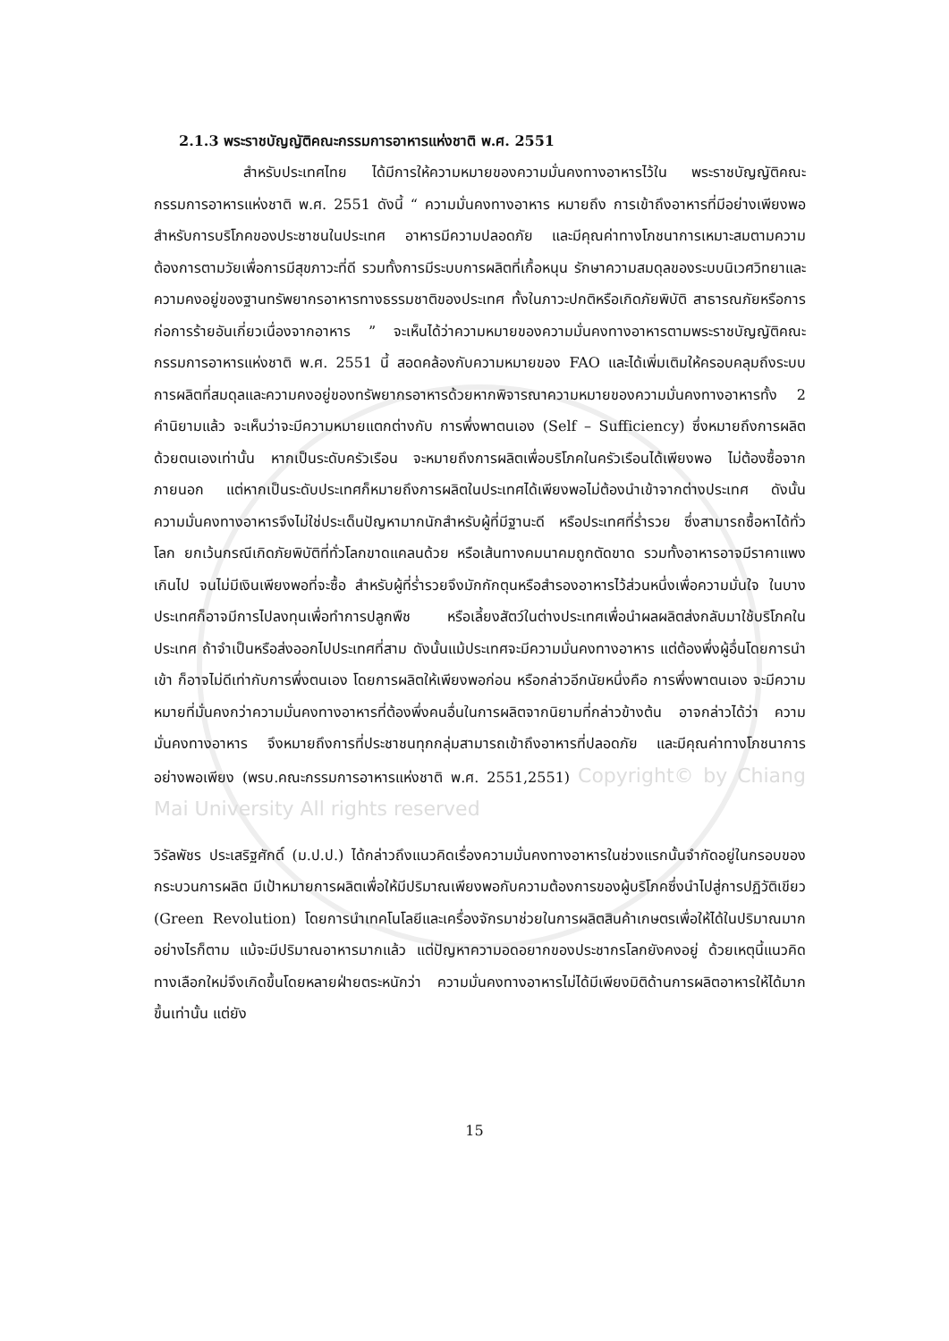2.1.3 พระราชบัญญัติคณะกรรมการอาหารแห่งชาติ พ.ศ. 2551
สำหรับประเทศไทย ได้มีการให้ความหมายของความมั่นคงทางอาหารไว้ใน พระราชบัญญัติคณะกรรมการอาหารแห่งชาติ พ.ศ. 2551 ดังนี้ “ ความมั่นคงทางอาหาร หมายถึง การเข้าถึงอาหารที่มีอย่างเพียงพอสำหรับการบริโภคของประชาชนในประเทศ อาหารมีความปลอดภัย และมีคุณค่าทางโภชนาการเหมาะสมตามความต้องการตามวัยเพื่อการมีสุขภาวะที่ดี รวมทั้งการมีระบบการผลิตที่เกื้อหนุน รักษาความสมดุลของระบบนิเวศวิทยาและความคงอยู่ของฐานทรัพยากรอาหารทางธรรมชาติของประเทศ ทั้งในภาวะปกติหรือเกิดภัยพิบัติ สาธารณภัยหรือการก่อการร้ายอันเกี่ยวเนื่องจากอาหาร ” จะเห็นได้ว่าความหมายของความมั่นคงทางอาหารตามพระราชบัญญัติคณะกรรมการอาหารแห่งชาติ พ.ศ. 2551 นี้ สอดคล้องกับความหมายของ FAO และได้เพิ่มเติมให้ครอบคลุมถึงระบบการผลิตที่สมดุลและความคงอยู่ของทรัพยากรอาหารด้วยหากพิจารณาความหมายของความมั่นคงทางอาหารทั้ง 2 คำนิยามแล้ว จะเห็นว่าจะมีความหมายแตกต่างกับ การพึ่งพาตนเอง (Self – Sufficiency) ซึ่งหมายถึงการผลิตด้วยตนเองเท่านั้น หากเป็นระดับครัวเรือน จะหมายถึงการผลิตเพื่อบริโภคในครัวเรือนได้เพียงพอ ไม่ต้องซื้อจากภายนอก แต่หากเป็นระดับประเทศก็หมายถึงการผลิตในประเทศได้เพียงพอไม่ต้องนำเข้าจากต่างประเทศ ดังนั้น ความมั่นคงทางอาหารจึงไม่ใช่ประเด็นปัญหามากนักสำหรับผู้ที่มีฐานะดี หรือประเทศที่ร่ำรวย ซึ่งสามารถซื้อหาได้ทั่วโลก ยกเว้นกรณีเกิดภัยพิบัติที่ทั่วโลกขาดแคลนด้วย หรือเส้นทางคมนาคมถูกตัดขาด รวมทั้งอาหารอาจมีราคาแพงเกินไป จนไม่มีเงินเพียงพอที่จะซื้อ สำหรับผู้ที่ร่ำรวยจึงมักกักตุนหรือสำรองอาหารไว้ส่วนหนึ่งเพื่อความมั่นใจ ในบางประเทศก็อาจมีการไปลงทุนเพื่อทำการปลูกพืช หรือเลี้ยงสัตว์ในต่างประเทศเพื่อนำผลผลิตส่งกลับมาใช้บริโภคในประเทศ ถ้าจำเป็นหรือส่งออกไปประเทศที่สาม ดังนั้นแม้ประเทศจะมีความมั่นคงทางอาหาร แต่ต้องพึ่งผู้อื่นโดยการนำเข้า ก็อาจไม่ดีเท่ากับการพึ่งตนเอง โดยการผลิตให้เพียงพอก่อน หรือกล่าวอีกนัยหนึ่งคือ การพึ่งพาตนเอง จะมีความหมายที่มั่นคงกว่าความมั่นคงทางอาหารที่ต้องพึ่งคนอื่นในการผลิตจากนิยามที่กล่าวข้างต้น อาจกล่าวได้ว่า ความมั่นคงทางอาหาร จึงหมายถึงการที่ประชาชนทุกกลุ่มสามารถเข้าถึงอาหารที่ปลอดภัย และมีคุณค่าทางโภชนาการอย่างพอเพียง (พรบ.คณะกรรมการอาหารแห่งชาติ พ.ศ. 2551,2551) Copyright© by Chiang Mai University All rights reserved
วิรัลพัชร ประเสริฐศักดิ์ (ม.ป.ป.) ได้กล่าวถึงแนวคิดเรื่องความมั่นคงทางอาหารในช่วงแรกนั้นจำกัดอยู่ในกรอบของกระบวนการผลิต มีเป้าหมายการผลิตเพื่อให้มีปริมาณเพียงพอกับความต้องการของผู้บริโภคซึ่งนำไปสู่การปฏิวัติเขียว (Green Revolution) โดยการนำเทคโนโลยีและเครื่องจักรมาช่วยในการผลิตสินค้าเกษตรเพื่อให้ได้ในปริมาณมาก อย่างไรก็ตาม แม้จะมีปริมาณอาหารมากแล้ว แต่ปัญหาความอดอยากของประชากรโลกยังคงอยู่ ด้วยเหตุนี้แนวคิดทางเลือกใหม่จึงเกิดขึ้นโดยหลายฝ่ายตระหนักว่า ความมั่นคงทางอาหารไม่ได้มีเพียงมิติด้านการผลิตอาหารให้ได้มากขึ้นเท่านั้น แต่ยัง
15